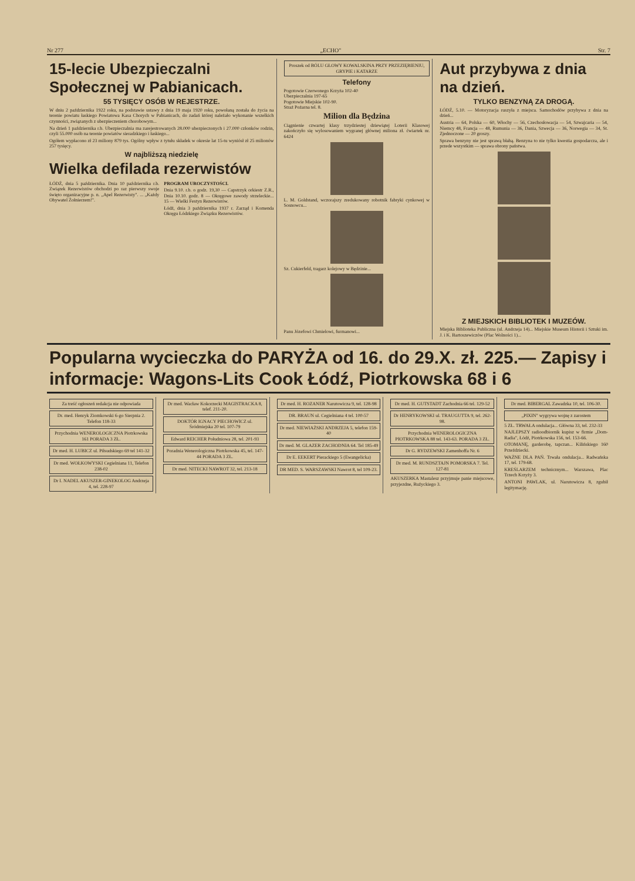Nr 277 „ECHO" Str. 7
15-lecie Ubezpieczalni Społecznej w Pabianicach.
55 TYSIĘCY OSÓB W REJESTRZE.
W dniu 2 października 1922 roku, na podstawie ustawy z dnia 19 maja 1920 roku, powołaną została do życia na terenie powiatu łaskiego Powiatowa Kasa Chorych w Pabianicach, do zadań której należało wykonanie wszelkich czynności, związanych z ubezpieczeniem chorobowym...
Na dzień 1 października r.b. Ubezpieczalnia ma zarejestrowanych 28.000 ubezpieczonych i 27.000 członków rodzin, czyli 55.000 osób na terenie powiatów sieradzkiego i łaskiego...
Ogółem wypłacono zł 23 miliony 879 tys. Ogólny wpływ z tytułu składek w okresie lat 15-tu wyniósł zł 25 milionów 257 tysięcy.
W najbliższą niedzielę
Wielka defilada rezerwistów
ŁÓDŹ, dnia 5 października. Dnia 10 października r.b. Związek Rezerwistów obchodzi po raz pierwszy swoje święto organizacyjne p. n. „Apel Rezerwisty". ... „Każdy Obywatel Żołnierzem!".
PROGRAM UROCZYSTOŚCI.
Dnia 9.10. r.b. o godz. 19,30 — Capstrzyk orkiestr Z.R., Dnia 10.10. godz. 8 — Okręgowe zawody strzeleckie... 15 — Wielki Festyn Rezerwistów.
Łódź, dnia 3 października 1937 r. Zarząd i Komenda Okręgu Łódzkiego Związku Rezerwistów.
Proszek od BÓLU GŁOWY KOWALSKINA PRZY PRZEZIĘBIENIU, GRYPIE i KATARZE
Telefony
Pogotowie Czerwonego Krzyża 102-40
Ubezpieczalnia 197-65
Pogotowie Miejskie 102-90.
Straż Pożarna tel. 8.
Milion dla Będzina
Ciągnienie czwartej klasy trzydziestej dziewiątej Loterii Klasowej zakończyło się wylosowaniem wygranej głównej miliona zł. ćwiartek nr. 6424
L. M. Goldstand, wczorajszy zredukowany robotnik fabryki cynkowej w Sosnowcu...
Sz. Cukierfeld, tragarz kolejowy w Będzinie...
Panu Józefowi Chmielowi, furmanowi...
Aut przybywa z dnia na dzień.
TYLKO BENZYNĄ ZA DROGĄ.
ŁÓDŹ, 5.10. — Motoryzacja ruszyła z miejsca. Samochodów przybywa z dnia na dzień...
Austria — 64, Polska — 60, Włochy — 56, Czechosłowacja — 54, Szwajcaria — 54, Niemcy 48, Francja — 48, Rumunia — 36, Dania, Szwecja — 36, Norwegia — 34, St. Zjednoczone — 20 groszy.
Sprawa benzyny nie jest sprawą błahą. Benzyna to nie tylko kwestia gospodarcza, ale i przede wszystkim — sprawa obrony państwa.
Z MIEJSKICH BIBLIOTEK I MUZEÓW.
Miejska Biblioteka Publiczna (ul. Andrzeja 14)... Miejskie Museum Historii i Sztuki im. J. i K. Bartoszewiczów (Plac Wolności 1)...
Popularna wycieczka do PARYŻA od 16. do 29.X. zł. 225.— Zapisy i informacje: Wagons-Lits Cook Łódź, Piotrkowska 68 i 6
Za treść ogłoszeń redakcja nie odpowiada
Dr. med. Henryk Ziomkowski 6-go Sierpnia 2. Telefon 118-33
Przychodnia WENEROLOGICZNA Piotrkowska 161 PORADA 3 ZŁ.
Dr med. H. LUBICZ ul. Piłsudskiego 69 tel 141-32
Dr med. WOŁKOWYSKI Cegielniana 11, Telefon 238-02
Dr I. NADEL AKUSZER-GINEKOLOG Andrzeja 4, tel. 228-97
Dr med. Wacław Kokorzecki MAGISTRACKA 8, telef. 211-20.
DOKTÓR IGNACY PIECHOWICZ ul. Śródmiejska 20 tel. 107-79
Edward REICHER Południowa 28, tel. 201-93
Poradnia Wenerologiczna Piotrkowska 45, tel. 147-44 PORADA 3 ZŁ.
Dr med. NITECKI NAWROT 32, tel. 213-18
Dr med. H. ROZANER Narutowicza 9, tel. 128-98
DR. BRAUN ul. Cegielniana 4 tel. 100-57
Dr med. NIEWIAŻSKI ANDRZEJA 5, telefon 159-40
Dr med. M. GLAZER ZACHODNIA 64. Tel 185-49
Dr E. EEKERT Pierackiego 5 (Ewangelicka)
DR MED. S. WARSZAWSKI Nawrot 8, tel 109-23.
Dr med. H. GUTSTADT Zachodnia 66 tel. 129-52
Dr HENRYKOWSKI ul. TRAUGUTTA 9, tel. 262-98.
Przychodnia WENEROLOGICZNA PIOTRKOWSKA 88 tel. 143-63. PORADA 3 ZŁ.
Dr G. RYDZEWSKI Zamenhoffa Nr. 6
Dr med. M. RUNDSZTAJN POMORSKA 7. Tel. 127-81
AKUSZERKA Mastalesz przyjmuje panie miejscowe, przyjezdne, Ruźyckiego 3.
Dr med. BIBERGAL Zawadzka 10, tel. 106-30.
„PIXIN" wygrywa wojnę z zarostem
5 ZŁ. TRWAŁA ondulacja... Główna 33, tel. 232-33
NAJLEPSZY radioodbiornik kupisz w firmie „Dom-Radia", Łódź, Piotrkowska 156, tel. 153-66.
OTOMANĘ, garderobę, tapczan... Kilińskiego 160 Przeździecki.
WAŻNE DLA PAŃ. Trwała ondulacja... Radwańska 17, tel. 179-68.
KREŚLARZEM technicznym... Warszawa, Plac Trzech Krzyży 3.
ANTONI PAWLAK, ul. Narutowicza 8, zgubił legitymację.